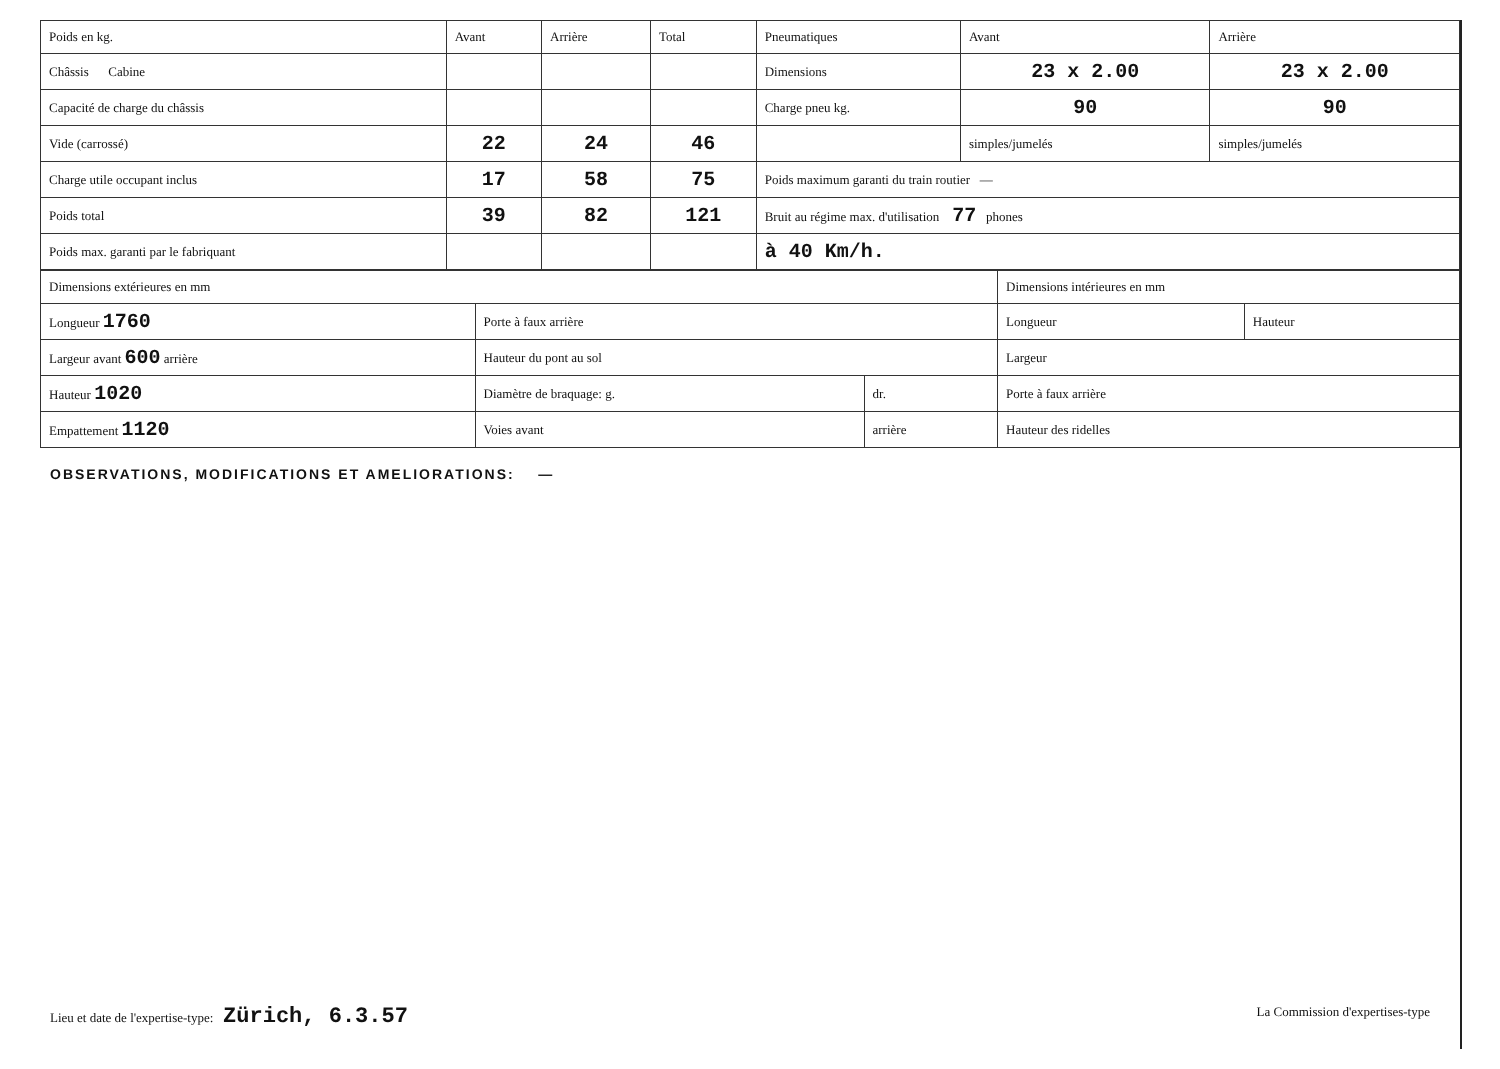| Poids en kg. | Avant | Arrière | Total | Pneumatiques | Avant | Arrière |
| --- | --- | --- | --- | --- | --- | --- |
| Châssis Cabine | | | | Dimensions | 23 x 2.00 | 23 x 2.00 |
| Capacité de charge du châssis | | | | Charge pneu kg. | 90 | 90 |
| Vide (carrossé) | 22 | 24 | 46 | | simples/jumelés | simples/jumelés |
| Charge utile occupant inclus | 17 | 58 | 75 | Poids maximum garanti du train routier — | | |
| Poids total | 39 | 82 | 121 | Bruit au régime max. d'utilisation 77 phones | | |
| Poids max. garanti par le fabriquant | | | | à 40 Km/h. | | |
| Dimensions extérieures en mm | | | Dimensions intérieures en mm | |
| --- | --- | --- | --- | --- |
| Longueur 1760 | Porte à faux arrière | | Longueur | Hauteur |
| Largeur avant 600 arrière | Hauteur du pont au sol | | Largeur | |
| Hauteur 1020 | Diamètre de braquage: g. | dr. | Porte à faux arrière | |
| Empattement 1120 | Voies avant | arrière | Hauteur des ridelles | |
OBSERVATIONS, MODIFICATIONS ET AMELIORATIONS: —
Lieu et date de l'expertise-type: Zürich, 6.3.57
La Commission d'expertises-type